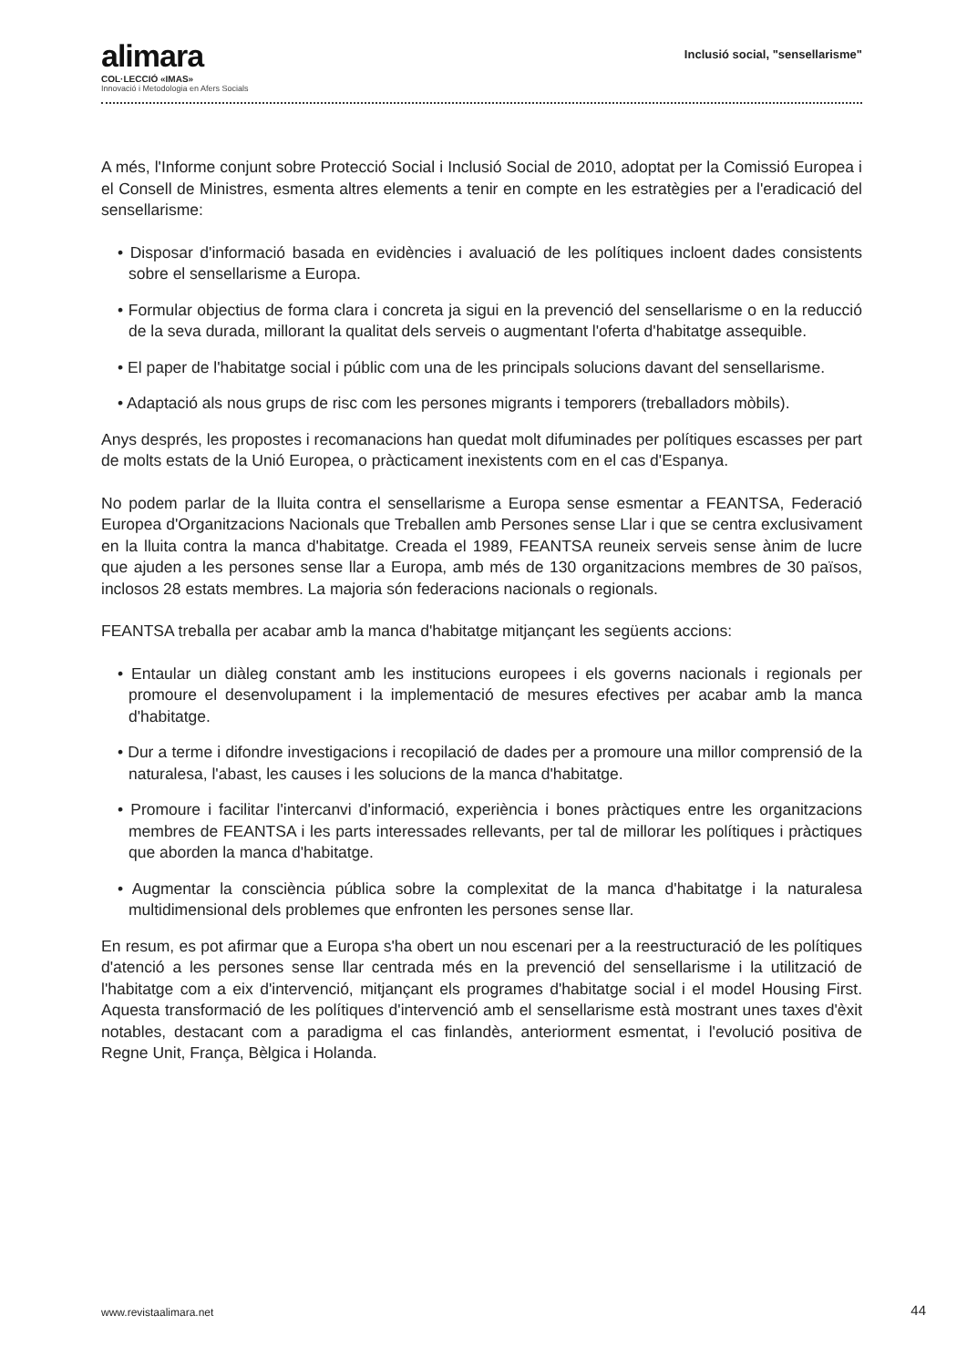alimara
COL·LECCIÓ «IMAS»
Innovació i Metodologia en Afers Socials
Inclusió social, "sensellarisme"
A més, l'Informe conjunt sobre Protecció Social i Inclusió Social de 2010, adoptat per la Comissió Europea i el Consell de Ministres, esmenta altres elements a tenir en compte en les estratègies per a l'eradicació del sensellarisme:
• Disposar d'informació basada en evidències i avaluació de les polítiques incloent dades consistents sobre el sensellarisme a Europa.
• Formular objectius de forma clara i concreta ja sigui en la prevenció del sensellarisme o en la reducció de la seva durada, millorant la qualitat dels serveis o augmentant l'oferta d'habitatge assequible.
• El paper de l'habitatge social i públic com una de les principals solucions davant del sensellarisme.
• Adaptació als nous grups de risc com les persones migrants i temporers (treballadors mòbils).
Anys després, les propostes i recomanacions han quedat molt difuminades per polítiques escasses per part de molts estats de la Unió Europea, o pràcticament inexistents com en el cas d'Espanya.
No podem parlar de la lluita contra el sensellarisme a Europa sense esmentar a FEANTSA, Federació Europea d'Organitzacions Nacionals que Treballen amb Persones sense Llar i que se centra exclusivament en la lluita contra la manca d'habitatge. Creada el 1989, FEANTSA reuneix serveis sense ànim de lucre que ajuden a les persones sense llar a Europa, amb més de 130 organitzacions membres de 30 països, inclosos 28 estats membres. La majoria són federacions nacionals o regionals.
FEANTSA treballa per acabar amb la manca d'habitatge mitjançant les següents accions:
• Entaular un diàleg constant amb les institucions europees i els governs nacionals i regionals per promoure el desenvolupament i la implementació de mesures efectives per acabar amb la manca d'habitatge.
• Dur a terme i difondre investigacions i recopilació de dades per a promoure una millor comprensió de la naturalesa, l'abast, les causes i les solucions de la manca d'habitatge.
• Promoure i facilitar l'intercanvi d'informació, experiència i bones pràctiques entre les organitzacions membres de FEANTSA i les parts interessades rellevants, per tal de millorar les polítiques i pràctiques que aborden la manca d'habitatge.
• Augmentar la consciència pública sobre la complexitat de la manca d'habitatge i la naturalesa multidimensional dels problemes que enfronten les persones sense llar.
En resum, es pot afirmar que a Europa s'ha obert un nou escenari per a la reestructuració de les polítiques d'atenció a les persones sense llar centrada més en la prevenció del sensellarisme i la utilització de l'habitatge com a eix d'intervenció, mitjançant els programes d'habitatge social i el model Housing First. Aquesta transformació de les polítiques d'intervenció amb el sensellarisme està mostrant unes taxes d'èxit notables, destacant com a paradigma el cas finlandès, anteriorment esmentat, i l'evolució positiva de Regne Unit, França, Bèlgica i Holanda.
www.revistaalimara.net 44